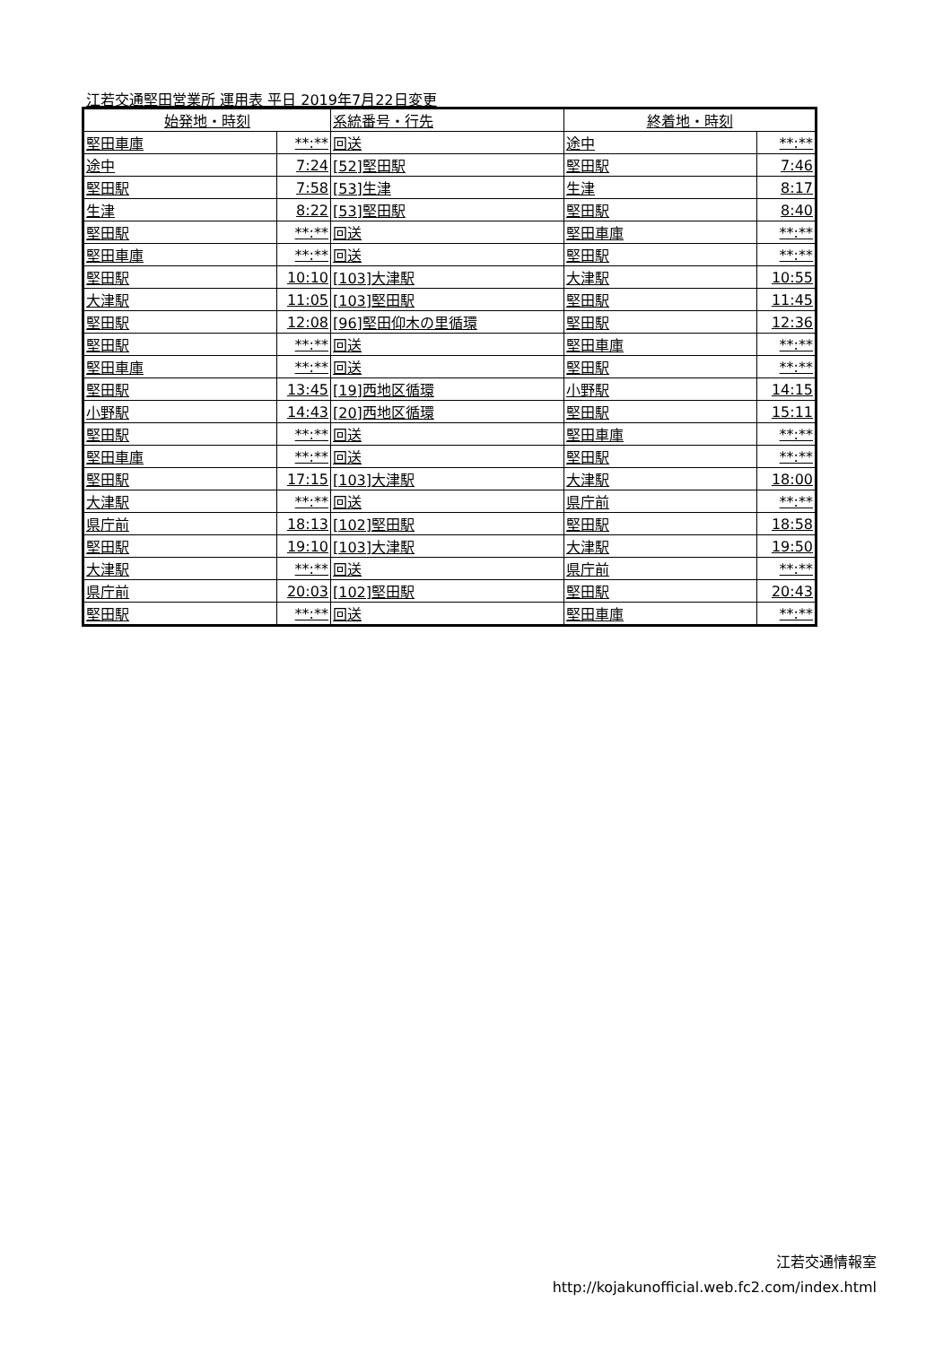江若交通堅田営業所 運用表 平日 2019年7月22日変更
| 始発地・時刻 | | 系統番号・行先 | 終着地・時刻 | |
| --- | --- | --- | --- | --- |
| 堅田車庫 | **:** | 回送 | 途中 | **:** |
| 途中 | 7:24 | [52]堅田駅 | 堅田駅 | 7:46 |
| 堅田駅 | 7:58 | [53]生津 | 生津 | 8:17 |
| 生津 | 8:22 | [53]堅田駅 | 堅田駅 | 8:40 |
| 堅田駅 | **:** | 回送 | 堅田車庫 | **:** |
| 堅田車庫 | **:** | 回送 | 堅田駅 | **:** |
| 堅田駅 | 10:10 | [103]大津駅 | 大津駅 | 10:55 |
| 大津駅 | 11:05 | [103]堅田駅 | 堅田駅 | 11:45 |
| 堅田駅 | 12:08 | [96]堅田仰木の里循環 | 堅田駅 | 12:36 |
| 堅田駅 | **:** | 回送 | 堅田車庫 | **:** |
| 堅田車庫 | **:** | 回送 | 堅田駅 | **:** |
| 堅田駅 | 13:45 | [19]西地区循環 | 小野駅 | 14:15 |
| 小野駅 | 14:43 | [20]西地区循環 | 堅田駅 | 15:11 |
| 堅田駅 | **:** | 回送 | 堅田車庫 | **:** |
| 堅田車庫 | **:** | 回送 | 堅田駅 | **:** |
| 堅田駅 | 17:15 | [103]大津駅 | 大津駅 | 18:00 |
| 大津駅 | **:** | 回送 | 県庁前 | **:** |
| 県庁前 | 18:13 | [102]堅田駅 | 堅田駅 | 18:58 |
| 堅田駅 | 19:10 | [103]大津駅 | 大津駅 | 19:50 |
| 大津駅 | **:** | 回送 | 県庁前 | **:** |
| 県庁前 | 20:03 | [102]堅田駅 | 堅田駅 | 20:43 |
| 堅田駅 | **:** | 回送 | 堅田車庫 | **:** |
江若交通情報室
http://kojakunofficial.web.fc2.com/index.html